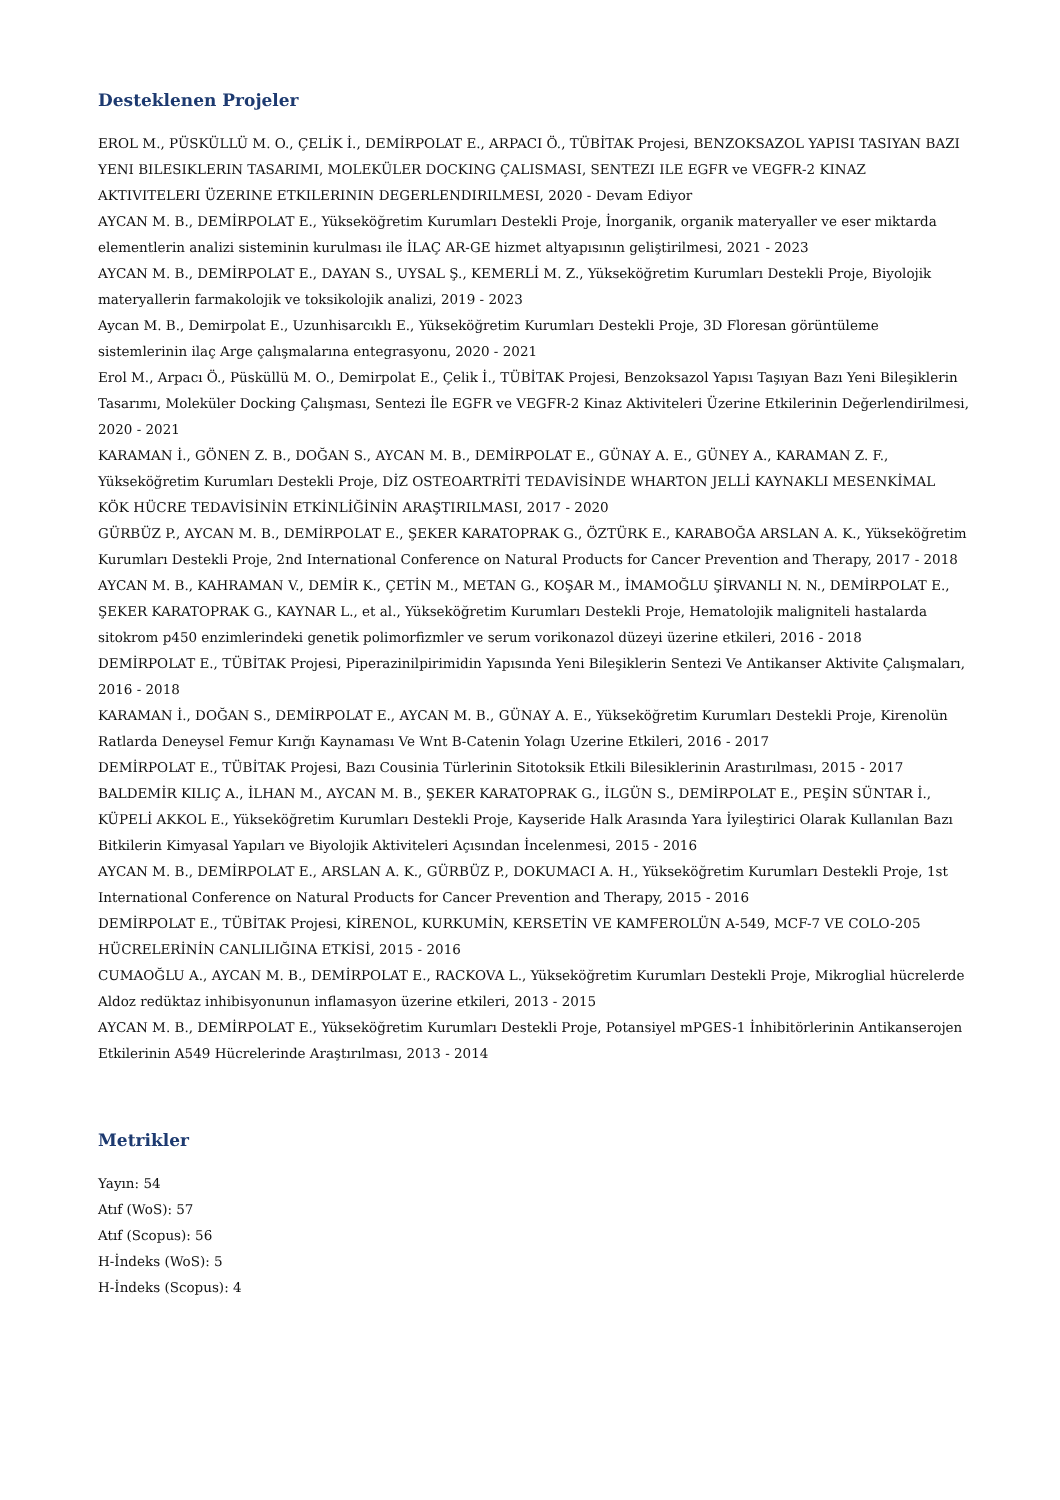Desteklenen Projeler
EROL M., PÜSKÜLLÜ M. O., ÇELİK İ., DEMİRPOLAT E., ARPACI Ö., TÜBİTAK Projesi, BENZOKSAZOL YAPISI TASIYAN BAZI YENI BILESIKLERIN TASARIMI, MOLEKÜLER DOCKING ÇALISMASI, SENTEZI ILE EGFR ve VEGFR-2 KINAZ AKTIVITELERI ÜZERINE ETKILERININ DEGERLENDIRILMESI, 2020 - Devam Ediyor
AYCAN M. B., DEMİRPOLAT E., Yükseköğretim Kurumları Destekli Proje, İnorganik, organik materyaller ve eser miktarda elementlerin analizi sisteminin kurulması ile İLAÇ AR-GE hizmet altyapısının geliştirilmesi, 2021 - 2023
AYCAN M. B., DEMİRPOLAT E., DAYAN S., UYSAL Ş., KEMERLİ M. Z., Yükseköğretim Kurumları Destekli Proje, Biyolojik materyallerin farmakolojik ve toksikolojik analizi, 2019 - 2023
Aycan M. B., Demirpolat E., Uzunhisarcıklı E., Yükseköğretim Kurumları Destekli Proje, 3D Floresan görüntüleme sistemlerinin ilaç Arge çalışmalarına entegrasyonu, 2020 - 2021
Erol M., Arpacı Ö., Püsküllü M. O., Demirpolat E., Çelik İ., TÜBİTAK Projesi, Benzoksazol Yapısı Taşıyan Bazı Yeni Bileşiklerin Tasarımı, Moleküler Docking Çalışması, Sentezi İle EGFR ve VEGFR-2 Kinaz Aktiviteleri Üzerine Etkilerinin Değerlendirilmesi, 2020 - 2021
KARAMAN İ., GÖNEN Z. B., DOĞAN S., AYCAN M. B., DEMİRPOLAT E., GÜNAY A. E., GÜNEY A., KARAMAN Z. F., Yükseköğretim Kurumları Destekli Proje, DİZ OSTEOARTRİTİ TEDAVİSİNDE WHARTON JELLİ KAYNAKLI MESENKİMAL KÖK HÜCRE TEDAVİSİNİN ETKİNLİĞİNİN ARAŞTIRILMASI, 2017 - 2020
GÜRBÜZ P., AYCAN M. B., DEMİRPOLAT E., ŞEKER KARATOPRAK G., ÖZTÜRK E., KARABOĞA ARSLAN A. K., Yükseköğretim Kurumları Destekli Proje, 2nd International Conference on Natural Products for Cancer Prevention and Therapy, 2017 - 2018
AYCAN M. B., KAHRAMAN V., DEMİR K., ÇETİN M., METAN G., KOŞAR M., İMAMOĞLU ŞİRVANLI N. N., DEMİRPOLAT E., ŞEKER KARATOPRAK G., KAYNAR L., et al., Yükseköğretim Kurumları Destekli Proje, Hematolojik maligniteli hastalarda sitokrom p450 enzimlerindeki genetik polimorfizmler ve serum vorikonazol düzeyi üzerine etkileri, 2016 - 2018
DEMİRPOLAT E., TÜBİTAK Projesi, Piperazinilpirimidin Yapısında Yeni Bileşiklerin Sentezi Ve Antikanser Aktivite Çalışmaları, 2016 - 2018
KARAMAN İ., DOĞAN S., DEMİRPOLAT E., AYCAN M. B., GÜNAY A. E., Yükseköğretim Kurumları Destekli Proje, Kirenolün Ratlarda Deneysel Femur Kırığı Kaynaması Ve Wnt B-Catenin Yolagı Uzerine Etkileri, 2016 - 2017
DEMİRPOLAT E., TÜBİTAK Projesi, Bazı Cousinia Türlerinin Sitotoksik Etkili Bilesiklerinin Arastırılması, 2015 - 2017
BALDEMİR KILIÇ A., İLHAN M., AYCAN M. B., ŞEKER KARATOPRAK G., İLGÜN S., DEMİRPOLAT E., PEŞİN SÜNTAR İ., KÜPELİ AKKOL E., Yükseköğretim Kurumları Destekli Proje, Kayseride Halk Arasında Yara İyileştirici Olarak Kullanılan Bazı Bitkilerin Kimyasal Yapıları ve Biyolojik Aktiviteleri Açısından İncelenmesi, 2015 - 2016
AYCAN M. B., DEMİRPOLAT E., ARSLAN A. K., GÜRBÜZ P., DOKUMACI A. H., Yükseköğretim Kurumları Destekli Proje, 1st International Conference on Natural Products for Cancer Prevention and Therapy, 2015 - 2016
DEMİRPOLAT E., TÜBİTAK Projesi, KİRENOL, KURKUMİN, KERSETİN VE KAMFEROLÜN A-549, MCF-7 VE COLO-205 HÜCRELERİNİN CANLILIĞINA ETKİSİ, 2015 - 2016
CUMAOĞLU A., AYCAN M. B., DEMİRPOLAT E., RACKOVA L., Yükseköğretim Kurumları Destekli Proje, Mikroglial hücrelerde Aldoz redüktaz inhibisyonunun inflamasyon üzerine etkileri, 2013 - 2015
AYCAN M. B., DEMİRPOLAT E., Yükseköğretim Kurumları Destekli Proje, Potansiyel mPGES-1 İnhibitörlerinin Antikanserojen Etkilerinin A549 Hücrelerinde Araştırılması, 2013 - 2014
Metrikler
Yayın: 54
Atıf (WoS): 57
Atıf (Scopus): 56
H-İndeks (WoS): 5
H-İndeks (Scopus): 4